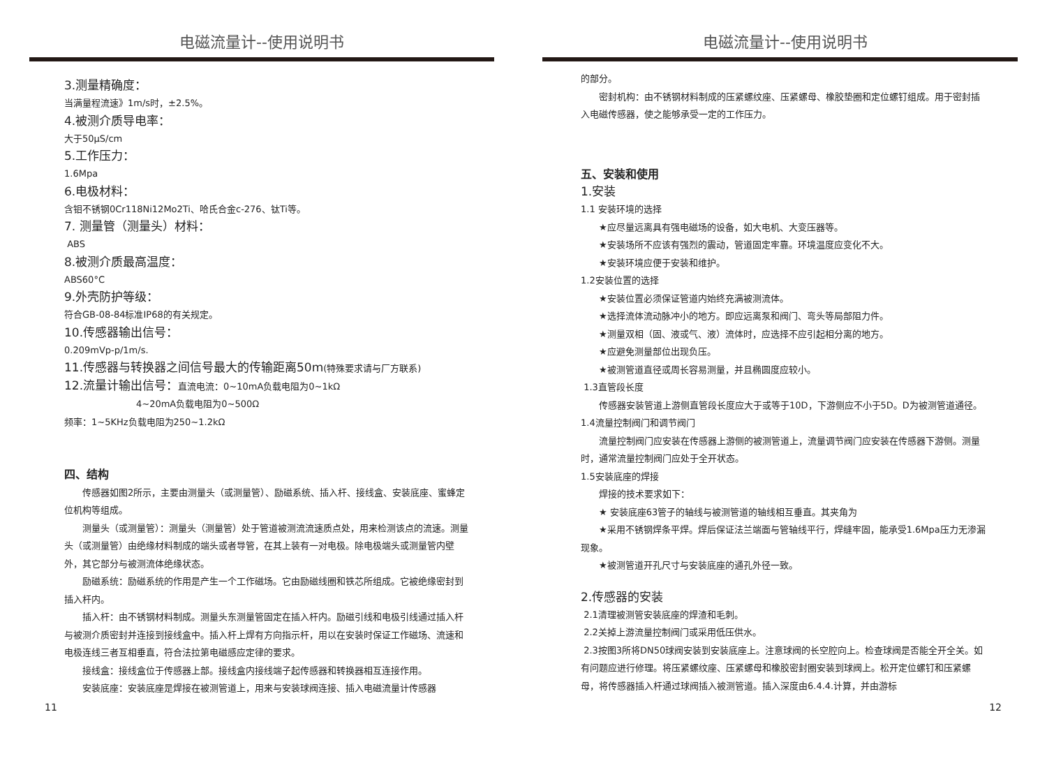电磁流量计--使用说明书
3.测量精确度：
当满量程流速》1m/s时，±2.5%。
4.被测介质导电率：
大于50μS/cm
5.工作压力：
1.6Mpa
6.电极材料：
含钼不锈钢0Cr118Ni12Mo2Ti、哈氏合金c-276、钛Ti等。
7. 测量管（测量头）材料：
ABS
8.被测介质最高温度：
ABS60°C
9.外壳防护等级：
符合GB-08-84标准IP68的有关规定。
10.传感器输出信号：
0.209mVp-p/1m/s.
11.传感器与转换器之间信号最大的传输距离50m(特殊要求请与厂方联系)
12.流量计输出信号：直流电流：0~10mA负载电阻为0~1kΩ
4~20mA负载电阻为0~500Ω
频率：1~5KHz负载电阻为250~1.2kΩ
四、结构
传感器如图2所示，主要由测量头（或测量管）、励磁系统、插入杆、接线盒、安装底座、蜜蜂定位机构等组成。
测量头（或测量管）：测量头（测量管）处于管道被测流流速质点处，用来检测该点的流速。测量头（或测量管）由绝缘材料制成的端头或者导管，在其上装有一对电极。除电极端头或测量管内壁外，其它部分与被测流体绝缘状态。
励磁系统：励磁系统的作用是产生一个工作磁场。它由励磁线圈和铁芯所组成。它被绝缘密封到插入杆内。
插入杆：由不锈钢材料制成。测量头东测量管固定在插入杆内。励磁引线和电极引线通过插入杆与被测介质密封并连接到接线盒中。插入杆上焊有方向指示杆，用以在安装时保证工作磁场、流速和电极连线三者互相垂直，符合法拉第电磁感应定律的要求。
接线盒：接线盒位于传感器上部。接线盒内接线端子起传感器和转换器相互连接作用。
安装底座：安装底座是焊接在被测管道上，用来与安装球阀连接、插入电磁流量计传感器
11
电磁流量计--使用说明书
的部分。
密封机构：由不锈钢材料制成的压紧螺纹座、压紧螺母、橡胶垫圈和定位螺钉组成。用于密封插入电磁传感器，使之能够承受一定的工作压力。
五、安装和使用
1.安装
1.1 安装环境的选择
★应尽量远离具有强电磁场的设备，如大电机、大变压器等。
★安装场所不应该有强烈的震动，管道固定牢靠。环境温度应变化不大。
★安装环境应便于安装和维护。
1.2安装位置的选择
★安装位置必须保证管道内始终充满被测流体。
★选择流体流动脉冲小的地方。即应远离泵和阀门、弯头等局部阻力件。
★测量双相（固、液或气、液）流体时，应选择不应引起相分离的地方。
★应避免测量部位出现负压。
★被测管道直径或周长容易测量，并且椭圆度应较小。
1.3直管段长度
传感器安装管道上游侧直管段长度应大于或等于10D，下游侧应不小于5D。D为被测管道通径。1.4流量控制阀门和调节阀门
流量控制阀门应安装在传感器上游侧的被测管道上，流量调节阀门应安装在传感器下游侧。测量时，通常流量控制阀门应处于全开状态。
1.5安装底座的焊接
焊接的技术要求如下：
★ 安装底座63管子的轴线与被测管道的轴线相互垂直。其夹角为
★采用不锈钢焊条平焊。焊后保证法兰端面与管轴线平行，焊缝牢固，能承受1.6Mpa压力无渗漏现象。
★被测管道开孔尺寸与安装底座的通孔外径一致。
2.传感器的安装
2.1清理被测管安装底座的焊渣和毛刺。
2.2关掉上游流量控制阀门或采用低压供水。
2.3按图3所将DN50球阀安装到安装底座上。注意球阀的长空腔向上。检查球阀是否能全开全关。如有问题应进行修理。将压紧螺纹座、压紧螺母和橡胶密封圈安装到球阀上。松开定位螺钉和压紧螺母，将传感器插入杆通过球阀插入被测管道。插入深度由6.4.4.计算，并由游标
12